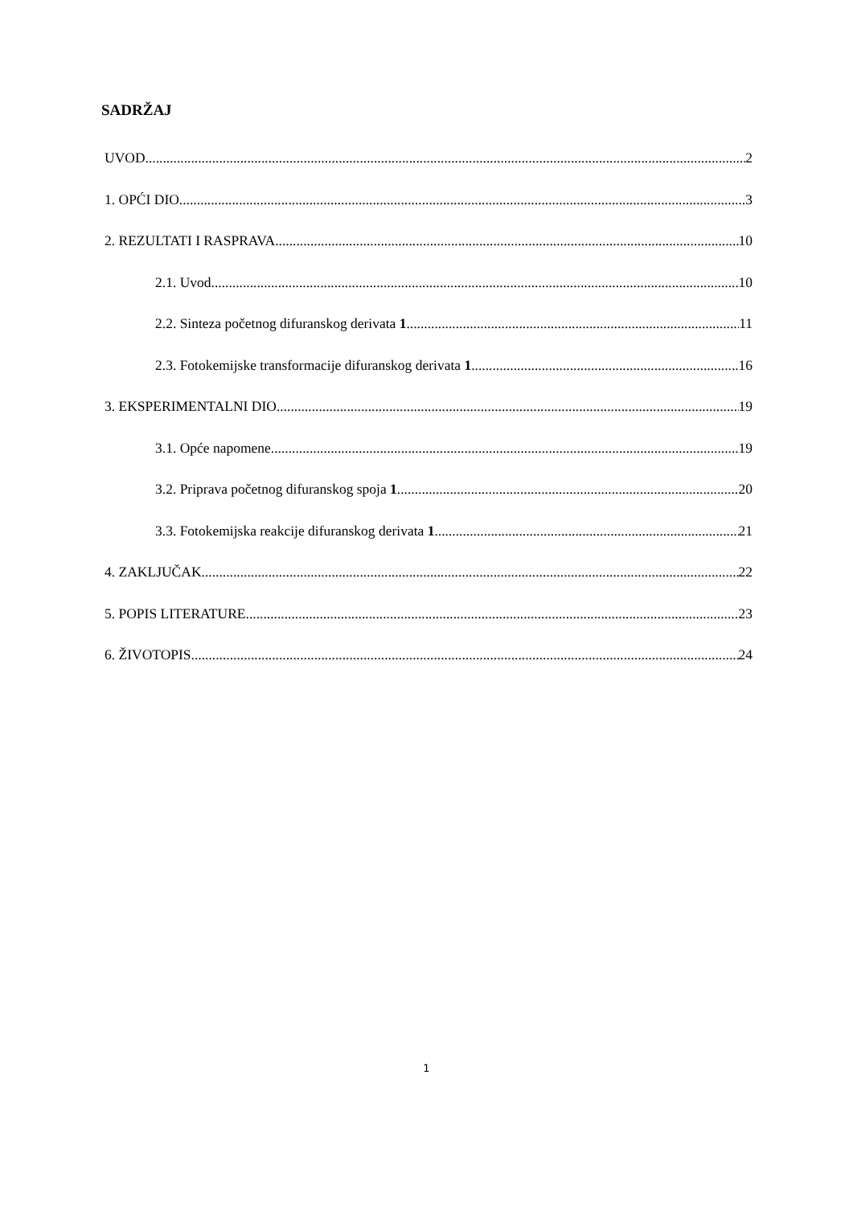SADRŽAJ
UVOD 2
1. OPĆI DIO 3
2. REZULTATI I RASPRAVA 10
2.1. Uvod 10
2.2. Sinteza početnog difuranskog derivata 1 11
2.3. Fotokemijske transformacije difuranskog derivata 1 16
3. EKSPERIMENTALNI DIO 19
3.1. Opće napomene 19
3.2. Priprava početnog difuranskog spoja 1 20
3.3. Fotokemijska reakcije difuranskog derivata 1 21
4. ZAKLJUČAK 22
5. POPIS LITERATURE 23
6. ŽIVOTOPIS 24
1